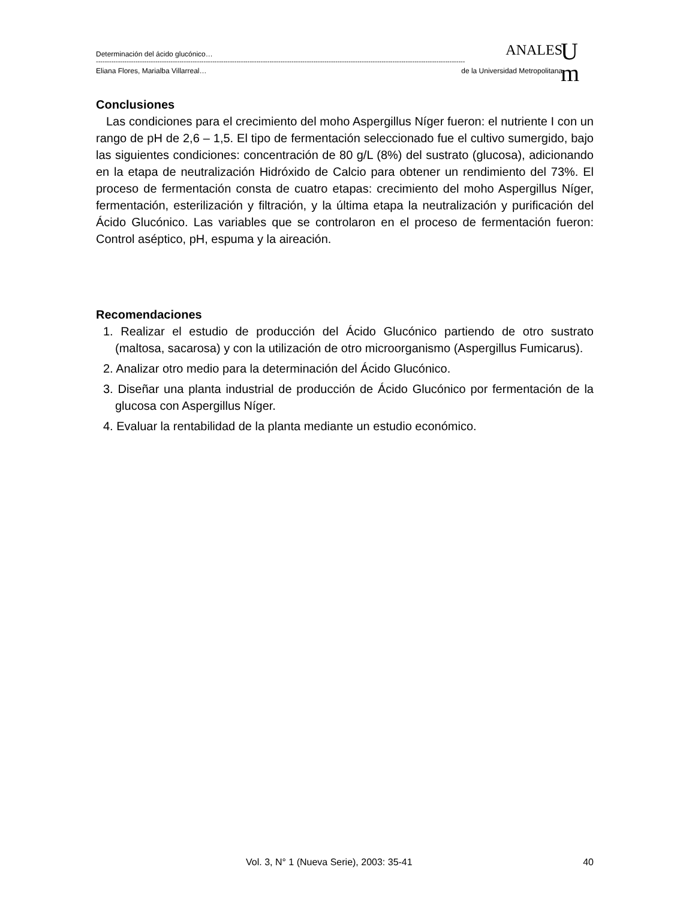Determinación del ácido glucónico… ANALES
------------------------------------------------------------------------------------------------------------------------------------------------------------------------
Eliana Flores, Marialba Villarreal… de la Universidad Metropolitana
U
m
Conclusiones
Las condiciones para el crecimiento del moho Aspergillus Níger fueron: el nutriente I con un rango de pH de 2,6 – 1,5. El tipo de fermentación seleccionado fue el cultivo sumergido, bajo las siguientes condiciones: concentración de 80 g/L (8%) del sustrato (glucosa), adicionando en la etapa de neutralización Hidróxido de Calcio para obtener un rendimiento del 73%. El proceso de fermentación consta de cuatro etapas: crecimiento del moho Aspergillus Níger, fermentación, esterilización y filtración, y la última etapa la neutralización y purificación del Ácido Glucónico. Las variables que se controlaron en el proceso de fermentación fueron: Control aséptico, pH, espuma y la aireación.
Recomendaciones
1. Realizar el estudio de producción del Ácido Glucónico partiendo de otro sustrato (maltosa, sacarosa) y con la utilización de otro microorganismo (Aspergillus Fumicarus).
2. Analizar otro medio para la determinación del Ácido Glucónico.
3. Diseñar una planta industrial de producción de Ácido Glucónico por fermentación de la glucosa con Aspergillus Níger.
4. Evaluar la rentabilidad de la planta mediante un estudio económico.
Vol. 3, N° 1 (Nueva Serie), 2003: 35-41 40